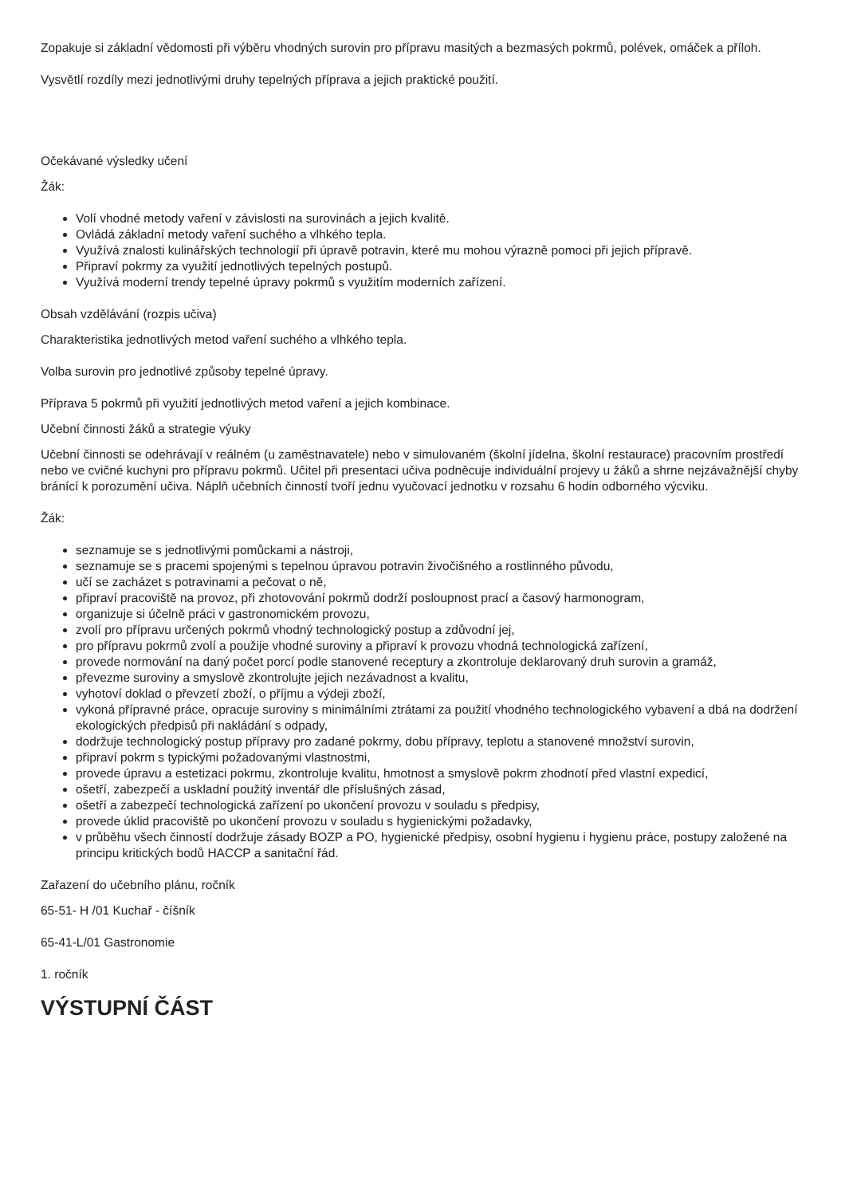Zopakuje si základní vědomosti při výběru vhodných surovin pro přípravu masitých a bezmasých pokrmů, polévek, omáček a příloh.
Vysvětlí rozdíly mezi jednotlivými druhy tepelných příprava a jejich praktické použití.
Očekávané výsledky učení
Žák:
Volí vhodné metody vaření v závislosti na surovinách a jejich kvalitě.
Ovládá základní metody vaření suchého a vlhkého tepla.
Využívá znalosti kulinářských technologií při úpravě potravin, které mu mohou výrazně pomoci při jejich přípravě.
Připraví pokrmy za využití jednotlivých tepelných postupů.
Využívá moderní trendy tepelné úpravy pokrmů s využitím moderních zařízení.
Obsah vzdělávání (rozpis učiva)
Charakteristika jednotlivých metod vaření suchého a vlhkého tepla.
Volba surovin pro jednotlivé způsoby tepelné úpravy.
Příprava 5 pokrmů při využití jednotlivých metod vaření a jejich kombinace.
Učební činnosti žáků a strategie výuky
Učební činnosti se odehrávají v reálném (u zaměstnavatele) nebo v simulovaném (školní jídelna, školní restaurace) pracovním prostředí nebo ve cvičné kuchyni pro přípravu pokrmů. Učitel při presentaci učiva podněcuje individuální projevy u žáků a shrne nejzávažnější chyby bránící k porozumění učiva. Náplň učebních činností tvoří jednu vyučovací jednotku v rozsahu 6 hodin odborného výcviku.
Žák:
seznamuje se s jednotlivými pomůckami a nástroji,
seznamuje se s pracemi spojenými s tepelnou úpravou potravin živočišného a rostlinného původu,
učí se zacházet s potravinami a pečovat o ně,
připraví pracoviště na provoz, při zhotovování pokrmů dodrží posloupnost prací a časový harmonogram,
organizuje si účelně práci v gastronomickém provozu,
zvolí pro přípravu určených pokrmů vhodný technologický postup a zdůvodní jej,
pro přípravu pokrmů zvolí a použije vhodné suroviny a připraví k provozu vhodná technologická zařízení,
provede normování na daný počet porcí podle stanovené receptury a zkontroluje deklarovaný druh surovin a gramáž,
převezme suroviny a smyslově zkontrolujte jejich nezávadnost a kvalitu,
vyhotoví doklad o převzetí zboží, o příjmu a výdeji zboží,
vykoná přípravné práce, opracuje suroviny s minimálními ztrátami za použití vhodného technologického vybavení a dbá na dodržení ekologických předpisů při nakládání s odpady,
dodržuje technologický postup přípravy pro zadané pokrmy, dobu přípravy, teplotu a stanovené množství surovin,
připraví pokrm s typickými požadovanými vlastnostmi,
provede úpravu a estetizaci pokrmu, zkontroluje kvalitu, hmotnost a smyslově pokrm zhodnotí před vlastní expedicí,
ošetří, zabezpečí a uskladní použitý inventář dle příslušných zásad,
ošetří a zabezpečí technologická zařízení po ukončení provozu v souladu s předpisy,
provede úklid pracoviště po ukončení provozu v souladu s hygienickými požadavky,
v průběhu všech činností dodržuje zásady BOZP a PO, hygienické předpisy, osobní hygienu i hygienu práce, postupy založené na principu kritických bodů HACCP a sanitační řád.
Zařazení do učebního plánu, ročník
65-51- H /01 Kuchař - číšník
65-41-L/01 Gastronomie
1. ročník
VÝSTUPNÍ ČÁST